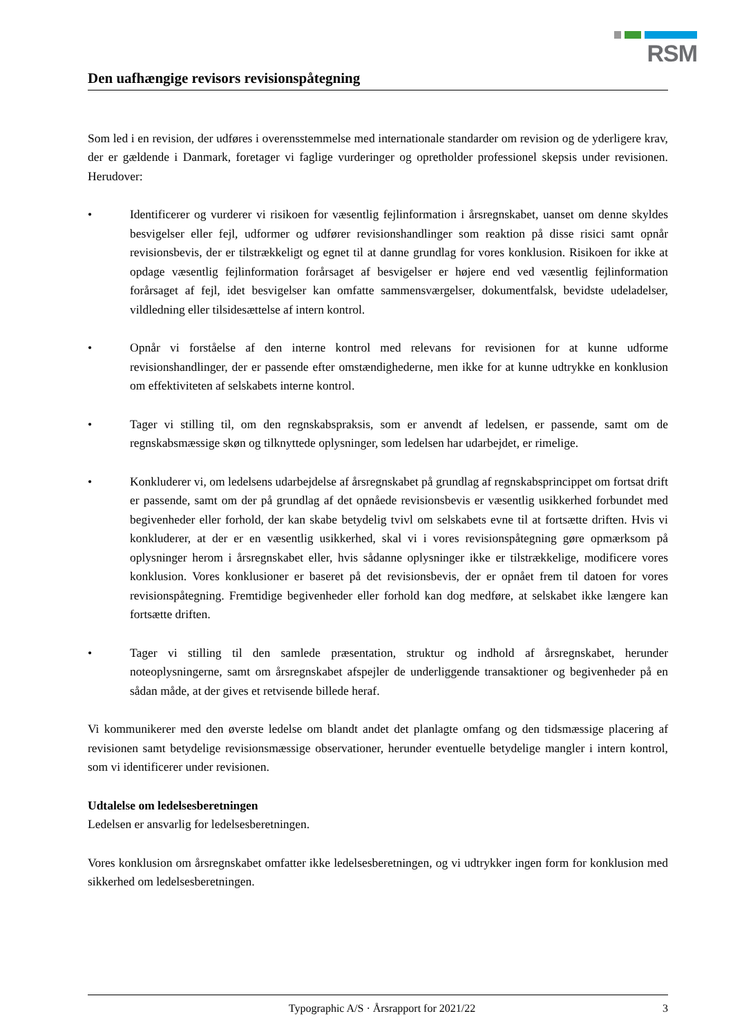RSM
Den uafhængige revisors revisionspåtegning
Som led i en revision, der udføres i overensstemmelse med internationale standarder om revision og de yderligere krav, der er gældende i Danmark, foretager vi faglige vurderinger og opretholder professionel skepsis under revisionen. Herudover:
• Identificerer og vurderer vi risikoen for væsentlig fejlinformation i årsregnskabet, uanset om denne skyldes besvigelser eller fejl, udformer og udfører revisionshandlinger som reaktion på disse risici samt opnår revisionsbevis, der er tilstrækkeligt og egnet til at danne grundlag for vores konklusion. Risikoen for ikke at opdage væsentlig fejlinformation forårsaget af besvigelser er højere end ved væsentlig fejlinformation forårsaget af fejl, idet besvigelser kan omfatte sammensværgelser, dokumentfalsk, bevidste udeladelser, vildledning eller tilsidesættelse af intern kontrol.
• Opnår vi forståelse af den interne kontrol med relevans for revisionen for at kunne udforme revisionshandlinger, der er passende efter omstændighederne, men ikke for at kunne udtrykke en konklusion om effektiviteten af selskabets interne kontrol.
• Tager vi stilling til, om den regnskabspraksis, som er anvendt af ledelsen, er passende, samt om de regnskabsmæssige skøn og tilknyttede oplysninger, som ledelsen har udarbejdet, er rimelige.
• Konkluderer vi, om ledelsens udarbejdelse af årsregnskabet på grundlag af regnskabsprincippet om fortsat drift er passende, samt om der på grundlag af det opnåede revisionsbevis er væsentlig usikkerhed forbundet med begivenheder eller forhold, der kan skabe betydelig tvivl om selskabets evne til at fortsætte driften. Hvis vi konkluderer, at der er en væsentlig usikkerhed, skal vi i vores revisionspåtegning gøre opmærksom på oplysninger herom i årsregnskabet eller, hvis sådanne oplysninger ikke er tilstrækkelige, modificere vores konklusion. Vores konklusioner er baseret på det revisionsbevis, der er opnået frem til datoen for vores revisionspåtegning. Fremtidige begivenheder eller forhold kan dog medføre, at selskabet ikke længere kan fortsætte driften.
• Tager vi stilling til den samlede præsentation, struktur og indhold af årsregnskabet, herunder noteoplysningerne, samt om årsregnskabet afspejler de underliggende transaktioner og begivenheder på en sådan måde, at der gives et retvisende billede heraf.
Vi kommunikerer med den øverste ledelse om blandt andet det planlagte omfang og den tidsmæssige placering af revisionen samt betydelige revisionsmæssige observationer, herunder eventuelle betydelige mangler i intern kontrol, som vi identificerer under revisionen.
Udtalelse om ledelsesberetningen
Ledelsen er ansvarlig for ledelsesberetningen.
Vores konklusion om årsregnskabet omfatter ikke ledelsesberetningen, og vi udtrykker ingen form for konklusion med sikkerhed om ledelsesberetningen.
Typographic A/S · Årsrapport for 2021/22 3